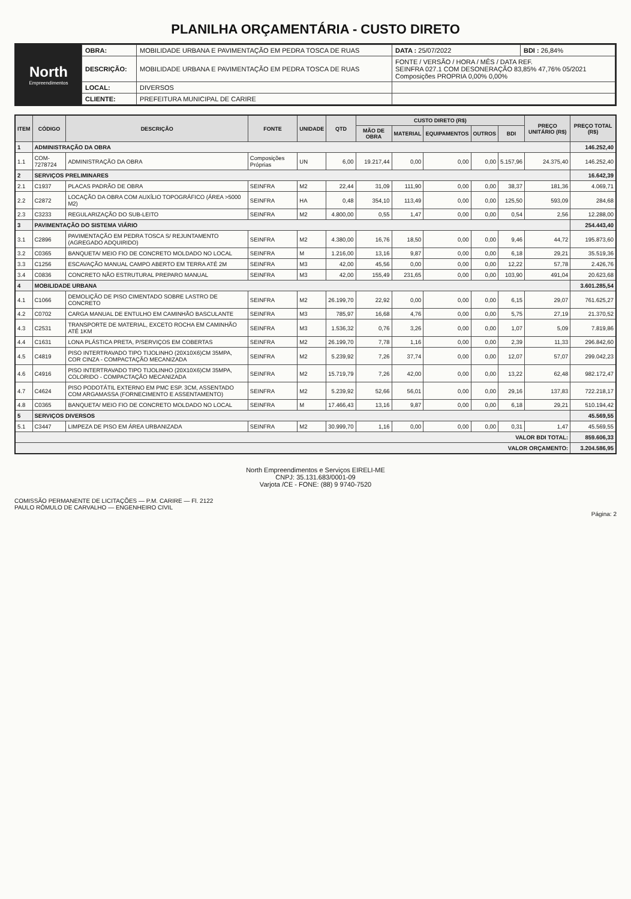PLANILHA ORÇAMENTÁRIA - CUSTO DIRETO
North
Empreendimentos
| OBRA: | MOBILIDADE URBANA E PAVIMENTAÇÃO EM PEDRA TOSCA DE RUAS | DATA : 25/07/2022 | BDI : 26,84% |
| DESCRIÇÃO: | MOBILIDADE URBANA E PAVIMENTAÇÃO EM PEDRA TOSCA DE RUAS | FONTE / VERSÃO / HORA / MÊS / DATA REF. SEINFRA 027.1 COM DESONERAÇÃO 83,85% 47,76% 05/2021 Composições PROPRIA 0,00% 0,00% | |
| LOCAL: | DIVERSOS | | |
| CLIENTE: | PREFEITURA MUNICIPAL DE CARIRE | | |
| ITEM | CÓDIGO | DESCRIÇÃO | FONTE | UNIDADE | QTD | CUSTO DIRETO (R$) | | | | | PREÇO UNITÁRIO (R$) | PREÇO TOTAL (R$) |
| --- | --- | --- | --- | --- | --- | --- | --- | --- | --- | --- | --- | --- |
| | | | | | | MÃO DE OBRA | MATERIAL | EQUIPAMENTOS | OUTROS | BDI | | |
| 1 | ADMINISTRAÇÃO DA OBRA | | | | | | | | | | | 146.252,40 |
| 1.1 | COM-7278724 | ADMINISTRAÇÃO DA OBRA | Composições Próprias | UN | 6,00 | 19.217,44 | 0,00 | 0,00 | 0,00 | 5.157,96 | 24.375,40 | 146.252,40 |
| 2 | SERVIÇOS PRELIMINARES | | | | | | | | | | | 16.642,39 |
| 2.1 | C1937 | PLACAS PADRÃO DE OBRA | SEINFRA | M2 | 22,44 | 31,09 | 111,90 | 0,00 | 0,00 | 38,37 | 181,36 | 4.069,71 |
| 2.2 | C2872 | LOCAÇÃO DA OBRA COM AUXÍLIO TOPOGRÁFICO (ÁREA >5000 M2) | SEINFRA | HA | 0,48 | 354,10 | 113,49 | 0,00 | 0,00 | 125,50 | 593,09 | 284,68 |
| 2.3 | C3233 | REGULARIZAÇÃO DO SUB-LEITO | SEINFRA | M2 | 4.800,00 | 0,55 | 1,47 | 0,00 | 0,00 | 0,54 | 2,56 | 12.288,00 |
| 3 | PAVIMENTAÇÃO DO SISTEMA VIÁRIO | | | | | | | | | | | 254.443,40 |
| 3.1 | C2896 | PAVIMENTAÇÃO EM PEDRA TOSCA S/ REJUNTAMENTO (AGREGADO ADQUIRIDO) | SEINFRA | M2 | 4.380,00 | 16,76 | 18,50 | 0,00 | 0,00 | 9,46 | 44,72 | 195.873,60 |
| 3.2 | C0365 | BANQUETA/ MEIO FIO DE CONCRETO MOLDADO NO LOCAL | SEINFRA | M | 1.216,00 | 13,16 | 9,87 | 0,00 | 0,00 | 6,18 | 29,21 | 35.519,36 |
| 3.3 | C1256 | ESCAVAÇÃO MANUAL CAMPO ABERTO EM TERRA ATÉ 2M | SEINFRA | M3 | 42,00 | 45,56 | 0,00 | 0,00 | 0,00 | 12,22 | 57,78 | 2.426,76 |
| 3.4 | C0836 | CONCRETO NÃO ESTRUTURAL PREPARO MANUAL | SEINFRA | M3 | 42,00 | 155,49 | 231,65 | 0,00 | 0,00 | 103,90 | 491,04 | 20.623,68 |
| 4 | MOBILIDADE URBANA | | | | | | | | | | | 3.601.285,54 |
| 4.1 | C1066 | DEMOLIÇÃO DE PISO CIMENTADO SOBRE LASTRO DE CONCRETO | SEINFRA | M2 | 26.199,70 | 22,92 | 0,00 | 0,00 | 0,00 | 6,15 | 29,07 | 761.625,27 |
| 4.2 | C0702 | CARGA MANUAL DE ENTULHO EM CAMINHÃO BASCULANTE | SEINFRA | M3 | 785,97 | 16,68 | 4,76 | 0,00 | 0,00 | 5,75 | 27,19 | 21.370,52 |
| 4.3 | C2531 | TRANSPORTE DE MATERIAL, EXCETO ROCHA EM CAMINHÃO ATÉ 1KM | SEINFRA | M3 | 1.536,32 | 0,76 | 3,26 | 0,00 | 0,00 | 1,07 | 5,09 | 7.819,86 |
| 4.4 | C1631 | LONA PLÁSTICA PRETA, P/SERVIÇOS EM COBERTAS | SEINFRA | M2 | 26.199,70 | 7,78 | 1,16 | 0,00 | 0,00 | 2,39 | 11,33 | 296.842,60 |
| 4.5 | C4819 | PISO INTERTRAVADO TIPO TIJOLINHO (20X10X6)CM 35MPA, COR CINZA - COMPACTAÇÃO MECANIZADA | SEINFRA | M2 | 5.239,92 | 7,26 | 37,74 | 0,00 | 0,00 | 12,07 | 57,07 | 299.042,23 |
| 4.6 | C4916 | PISO INTERTRAVADO TIPO TIJOLINHO (20X10X6)CM 35MPA, COLORIDO - COMPACTAÇÃO MECANIZADA | SEINFRA | M2 | 15.719,79 | 7,26 | 42,00 | 0,00 | 0,00 | 13,22 | 62,48 | 982.172,47 |
| 4.7 | C4624 | PISO PODOTÁTIL EXTERNO EM PMC ESP. 3CM, ASSENTADO COM ARGAMASSA (FORNECIMENTO E ASSENTAMENTO) | SEINFRA | M2 | 5.239,92 | 52,66 | 56,01 | 0,00 | 0,00 | 29,16 | 137,83 | 722.218,17 |
| 4.8 | C0365 | BANQUETA/ MEIO FIO DE CONCRETO MOLDADO NO LOCAL | SEINFRA | M | 17.466,43 | 13,16 | 9,87 | 0,00 | 0,00 | 6,18 | 29,21 | 510.194,42 |
| 5 | SERVIÇOS DIVERSOS | | | | | | | | | | | 45.569,55 |
| 5.1 | C3447 | LIMPEZA DE PISO EM ÁREA URBANIZADA | SEINFRA | M2 | 30.999,70 | 1,16 | 0,00 | 0,00 | 0,00 | 0,31 | 1,47 | 45.569,55 |
| VALOR BDI TOTAL: | | | | | | | | | | | | 859.606,33 |
| VALOR ORÇAMENTO: | | | | | | | | | | | | 3.204.586,95 |
North Empreendimentos e Serviços EIRELI-ME
CNPJ: 35.131.683/0001-09
Varjota /CE - FONE: (88) 9 9740-7520
COMISSÃO PERMANENTE DE LICITAÇÕES — P.M. CARIRE — Fl. 2122
PAULO RÔMULO DE CARVALHO — ENGENHEIRO CIVIL
Página: 2